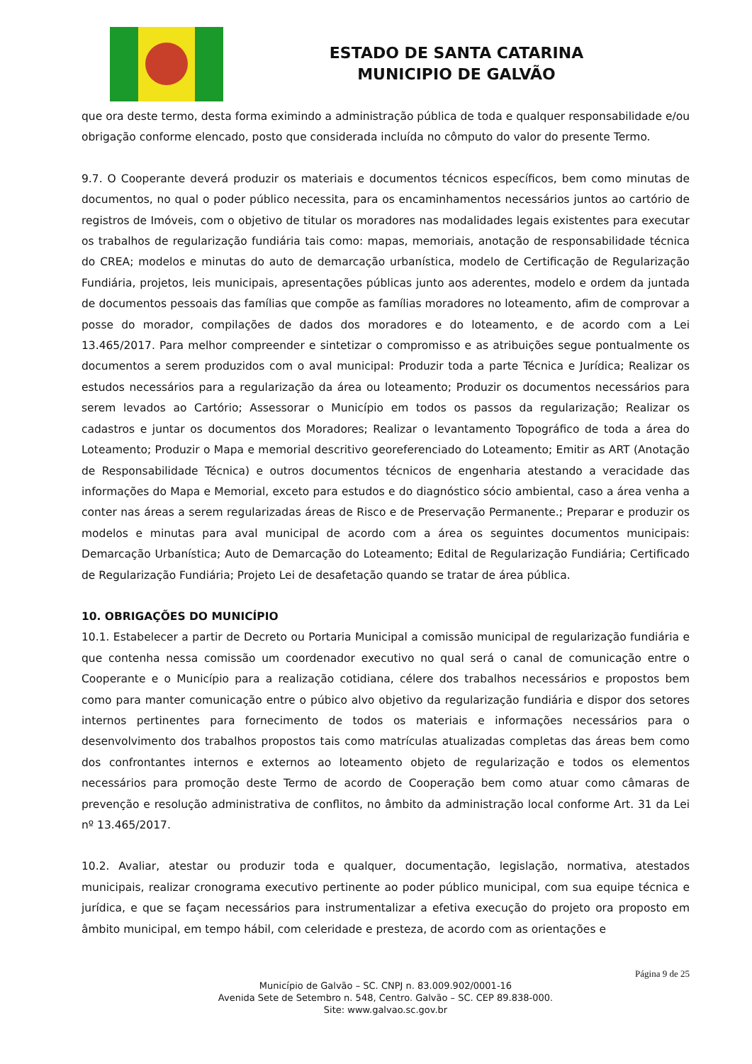ESTADO DE SANTA CATARINA
MUNICIPIO DE GALVÃO
que ora deste termo, desta forma eximindo a administração pública de toda e qualquer responsabilidade e/ou obrigação conforme elencado, posto que considerada incluída no cômputo do valor do presente Termo.
9.7. O Cooperante deverá produzir os materiais e documentos técnicos específicos, bem como minutas de documentos, no qual o poder público necessita, para os encaminhamentos necessários juntos ao cartório de registros de Imóveis, com o objetivo de titular os moradores nas modalidades legais existentes para executar os trabalhos de regularização fundiária tais como: mapas, memoriais, anotação de responsabilidade técnica do CREA; modelos e minutas do auto de demarcação urbanística, modelo de Certificação de Regularização Fundiária, projetos, leis municipais, apresentações públicas junto aos aderentes, modelo e ordem da juntada de documentos pessoais das famílias que compõe as famílias moradores no loteamento, afim de comprovar a posse do morador, compilações de dados dos moradores e do loteamento, e de acordo com a Lei 13.465/2017. Para melhor compreender e sintetizar o compromisso e as atribuições segue pontualmente os documentos a serem produzidos com o aval municipal: Produzir toda a parte Técnica e Jurídica; Realizar os estudos necessários para a regularização da área ou loteamento; Produzir os documentos necessários para serem levados ao Cartório; Assessorar o Município em todos os passos da regularização; Realizar os cadastros e juntar os documentos dos Moradores; Realizar o levantamento Topográfico de toda a área do Loteamento; Produzir o Mapa e memorial descritivo georeferenciado do Loteamento; Emitir as ART (Anotação de Responsabilidade Técnica) e outros documentos técnicos de engenharia atestando a veracidade das informações do Mapa e Memorial, exceto para estudos e do diagnóstico sócio ambiental, caso a área venha a conter nas áreas a serem regularizadas áreas de Risco e de Preservação Permanente.; Preparar e produzir os modelos e minutas para aval municipal de acordo com a área os seguintes documentos municipais: Demarcação Urbanística; Auto de Demarcação do Loteamento; Edital de Regularização Fundiária; Certificado de Regularização Fundiária; Projeto Lei de desafetação quando se tratar de área pública.
10. OBRIGAÇÕES DO MUNICÍPIO
10.1. Estabelecer a partir de Decreto ou Portaria Municipal a comissão municipal de regularização fundiária e que contenha nessa comissão um coordenador executivo no qual será o canal de comunicação entre o Cooperante e o Município para a realização cotidiana, célere dos trabalhos necessários e propostos bem como para manter comunicação entre o púbico alvo objetivo da regularização fundiária e dispor dos setores internos pertinentes para fornecimento de todos os materiais e informações necessários para o desenvolvimento dos trabalhos propostos tais como matrículas atualizadas completas das áreas bem como dos confrontantes internos e externos ao loteamento objeto de regularização e todos os elementos necessários para promoção deste Termo de acordo de Cooperação bem como atuar como câmaras de prevenção e resolução administrativa de conflitos, no âmbito da administração local conforme Art. 31 da Lei nº 13.465/2017.
10.2. Avaliar, atestar ou produzir toda e qualquer, documentação, legislação, normativa, atestados municipais, realizar cronograma executivo pertinente ao poder público municipal, com sua equipe técnica e jurídica, e que se façam necessários para instrumentalizar a efetiva execução do projeto ora proposto em âmbito municipal, em tempo hábil, com celeridade e presteza, de acordo com as orientações e
Página 9 de 25
Município de Galvão – SC. CNPJ n. 83.009.902/0001-16
Avenida Sete de Setembro n. 548, Centro. Galvão – SC. CEP 89.838-000.
Site: www.galvao.sc.gov.br